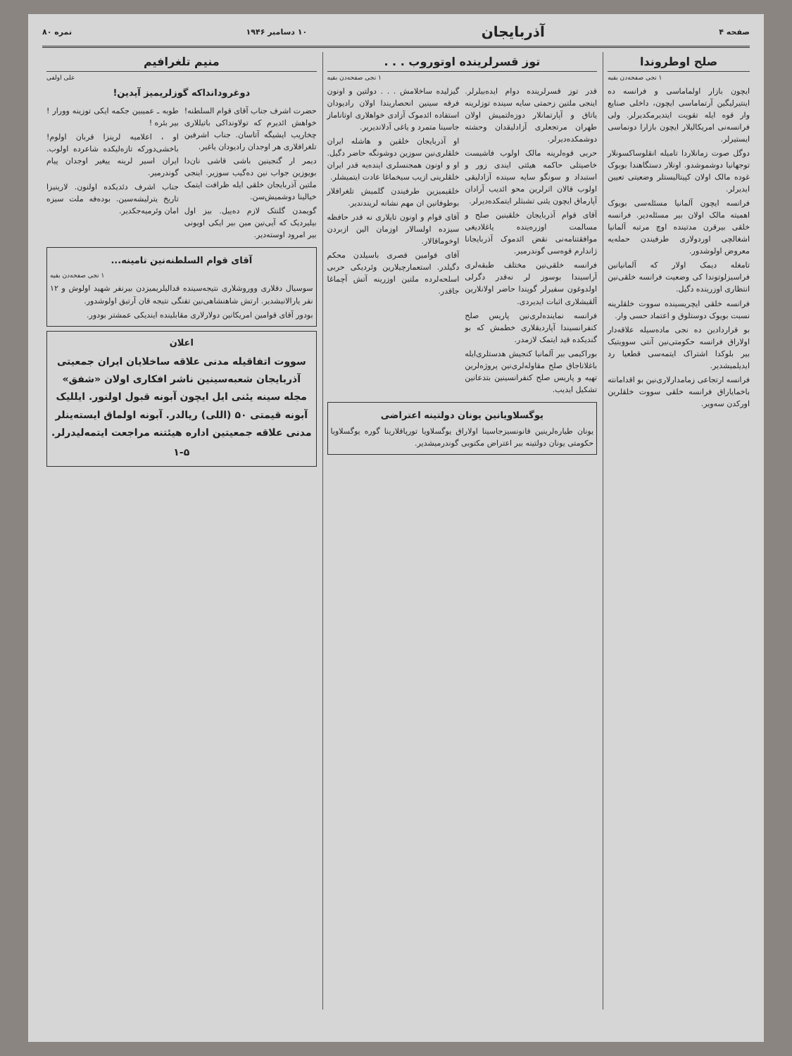صفحه ۴ آذربایجان ۱۰ دسامبر ۱۹۴۶ نمره ۸۰
صلح اوطروندا
۱ نجی صفحه‌دن بقیه
ایچون بازار اولماماسی و فرانسه ده اینتیرلیگین آرتماماسی ایچون، داخلی صنایع وار قوه ایله تقویت ایتدیرمکدیرلر. ولی فرانسه‌نی امریکالیلار ایچون بازارا دونماسی ایستیرلر.
دوگل صوت زمانلاردا تامیله انقلوساکسونلار توجهانیا دوشموشدو. اونلار دستگاهندا بویوک غوده مالک اولان کپیتالیستلر وضعیتی تعیین ایدیرلر.
فرانسه ایچون آلمانیا مسئله‌سی بویوک اهمیته مالک اولان بیر مسئله‌دیر. فرانسه خلقی بیرقرن مدتینده اوچ مرتبه آلمانیا اشغالچی اوردولاری طرفیندن حمله‌یه معروض اولوشدور.
تامغله دیمک اولار که آلمانیانین فراسیزلوتوندا کی وضعیت فرانسه خلقی‌نین انتظاری اوزرینده دگیل.
فرانسه خلقی ایچریسینده سووت خلقلرینه نسبت بویوک دوستلوق و اعتماد حسی وار.
بو قراردادین ده نجی ماده‌سیله علاقه‌دار اولاراق فرانسه حکومتی‌نین آنتی سوویتیک بیر بلوکدا اشتراک ایتمه‌سی قطعیا رد ایدیلمیشدیر.
فرانسه ارتجاعی زمامدارلاری‌نین بو اقدامانته باخمایاراق فرانسه خلقی سووت خلقلرین اورکدن سه‌ویر.
توز قسرلرینده اوتوروب . . .
۱ نجی صفحه‌دن بقیه
قدر توز قسرلرینده دوام ایده‌بیلرلر. اینجی ملتین زحمتی سایه سینده توزلرینه یاتاق و آپارتمانلار دوزه‌لتمیش اولان طهران مرتجعلری آزادلیقدان وحشته دوشمکده‌دیرلر.
حربی قوه‌لرینه مالک اولوب فاشیست خاصیتلی حاکمه هیئتی ایندی زور و استبداد و سونگو سایه سینده آزادلیقی اولوب قالان اثرلرین محو ائدیب آرادان آپارماق ایچون یئنی تشبثلر ایتمکده‌دیرلر.
آقای قوام آذربایجان خلقینین صلح و مسالمت اوزره‌ینده یاغلادیغی موافقتنامه‌نی نقض ائدموک آذربایجانا ژاندارم قوه‌سی گوندرمیر.
فرانسه خلقی‌نین مختلف طبقه‌لری آراسیندا بوسوز لر نه‌قدر دگرلی اولدوغون سفیرلر گوپندا حاضر اولانلارین آلقیشلاری اثبات ایدیردی.
فرانسه نماینده‌لری‌نین پاریس صلح کنفرانسیندا آپاردیقلاری خطمش که بو گندیکده قید ایتمک لازمدر.
بوراکیمی بیر آلمانیا کنجیش هدستلری‌ایله باغلاناجاق صلح مقاوله‌لری‌نین پروژه‌لرین تهیه و پاریس صلح کنفرانسینین بتدعانین تشکیل ایدیب.
گیزلیده ساخلامش . . . دولتین و اونون فرقه سینین انحصاریندا اولان رادیودان استفاده ائدموک آزادی خواهلاری اوتاناماز جاسینا متمرد و یاغی آدلاندیریر.
او آذربایجان خلقین و هاشله ایران خلقلری‌نین سوزین دوشونگه حاضر دگیل. او و اونون همجنسلری اینده‌یه قدر ایران خلقلرینی ازیب سیخماغا عادت ایتمیشلر.
خلقیمیزین طرفیندن گلمیش تلغرافلار بوطوفانین ان مهم نشانه لریندندیر.
آقای قوام و اونون تایلاری نه قدر حافظه سیزده اولسالار اوزمان الین ازبردن اوخوماقالار.
آقای قوامین قصری باسیلدن محکم دگیلدر. استعمارچیلارین وئردیکی حربی اسلحه‌لرده ملتین اوزرینه آتش آچماغا جاقدر.
یوگسلاویانین یونان دولتینه اعتراضی
یونان طیاره‌لرینین قانونسیزجاسینا اولاراق یوگسلاویا تورپاقلارینا گوره یوگسلاویا حکومتی یونان دولتینه بیر اعتراض مکتوبی گوندرمیشدیر.
منیم تلغرافیم
علی اولفی
دوغرودانداکه گوزلریمیز آیدین!
حضرت اشرف جناب آقای قوام السلطنه! خواهش ائدیرم که تولاونداکی باتیللاری چخاریب ایشیگه آتاسان. جناب اشرفین تلغرافلاری هر اوجدان رادیودان یاغیر.
دیمر ار گنجینین باشی قاشی نان‌دا بویوزین جواب نین ده‌گیب سوزیر. اینجی ملتین آذربایجان خلقی ایله ظرافت ایتمک خیالینا دوشمیش‌سن.
گویمدن گلنتک لازم ده‌ییل. بیز اول بیلیردیک که آیی‌نین مین بیر ایکی اویونی بیر امرود اوسته‌دیر.
طوبه ـ عمیبین جکمه ایکی توزینه وورار ! بیر بئره !
او ، اعلامیه لرینزا قربان اولوم! باخشی‌دورکه تازه‌لیکده شاعرده اولوب. ایران اسیر لرینه ییغیر اوجدان پیام گوندرمیر.
جناب اشرف دئدیکده اولنون. لارینیزا تاریخ یترلیشه‌سین. بوده‌فه ملت سیزه امان وئرمیه‌جکدیر.
آقای قوام السلطنه‌نین تامینه...
۱ نجی صفحه‌دن بقیه
سوسیال دقلاری ووروشلاری نتیجه‌سینده قدالیلریمیزدن بیرنفر شهید اولوش و ۱۲ نفر یارالانیشدیر. ارتش شاهنشاهی‌نین تفنگی نتیجه قان آرتیق اولوشدور.
بودور آقای قوامین امریکا‌نین دولارلاری مقابلینده ایندیکی عمشتر بودور.
اعلان
سووت اتفاقیله مدنی علاقه ساخلایان ایران جمعیتی آذربایجان شعبه‌سینین ناشر افکاری اولان «شفق» مجله سینه یئنی ایل ایچون آبونه قبول اولنور. ایللیک آبونه قیمتی ۵۰ (اللی) ریالدر. آبونه اولماق ایسته‌ینلر مدنی علاقه جمعیتین اداره هیئتنه مراجعت ایتمه‌لیدرلر.
۱-۵